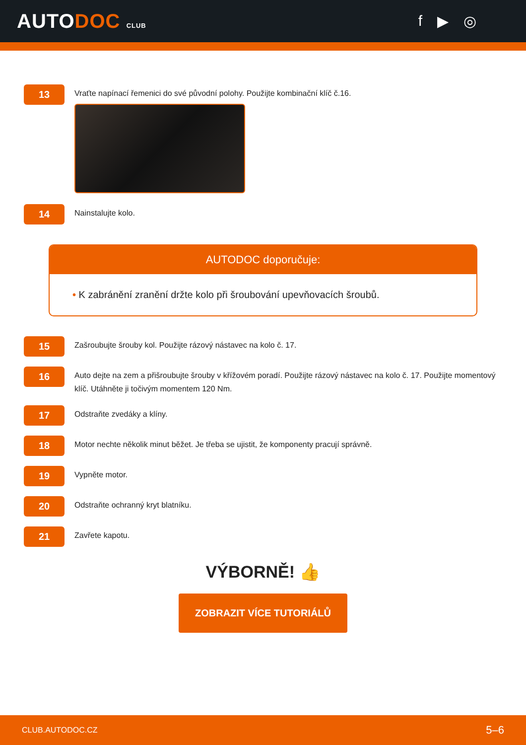AUTODOC CLUB
f ▶ ◎
13
Vraťte napínací řemenici do své původní polohy. Použijte kombinační klíč č.16.
14
Nainstalujte kolo.
AUTODOC doporučuje:
• K zabránění zranění držte kolo při šroubování upevňovacích šroubů.
15
Zašroubujte šrouby kol. Použijte rázový nástavec na kolo č. 17.
16
Auto dejte na zem a přišroubujte šrouby v křížovém poradí. Použijte rázový nástavec na kolo č. 17. Použijte momentový klíč. Utáhněte ji točivým momentem 120 Nm.
17
Odstraňte zvedáky a klíny.
18
Motor nechte několik minut běžet. Je třeba se ujistit, že komponenty pracují správně.
19
Vypněte motor.
20
Odstraňte ochranný kryt blatníku.
21
Zavřete kapotu.
VÝBORNĚ! 👍
ZOBRAZIT VÍCE TUTORIÁLŮ
CLUB.AUTODOC.CZ 5–6